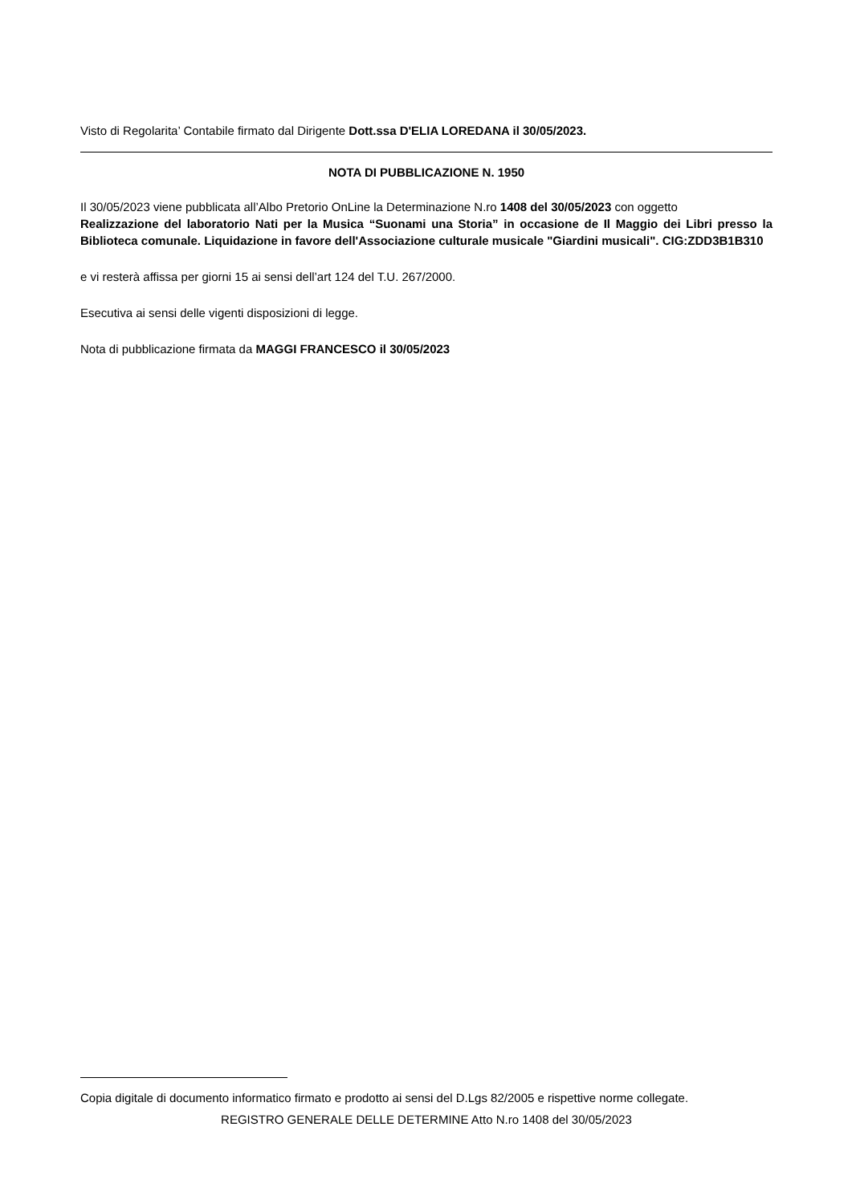Visto di Regolarita’ Contabile firmato dal Dirigente Dott.ssa D'ELIA LOREDANA il 30/05/2023.
NOTA DI PUBBLICAZIONE N. 1950
Il 30/05/2023 viene pubblicata all’Albo Pretorio OnLine la Determinazione N.ro 1408 del 30/05/2023 con oggetto
Realizzazione del laboratorio Nati per la Musica “Suonami una Storia” in occasione de Il Maggio dei Libri presso la Biblioteca comunale. Liquidazione in favore dell'Associazione culturale musicale "Giardini musicali". CIG:ZDD3B1B310
e vi resterà affissa per giorni 15 ai sensi dell’art 124 del T.U. 267/2000.
Esecutiva ai sensi delle vigenti disposizioni di legge.
Nota di pubblicazione firmata da MAGGI FRANCESCO il 30/05/2023
Copia digitale di documento informatico firmato e prodotto ai sensi del D.Lgs 82/2005 e rispettive norme collegate.
REGISTRO GENERALE DELLE DETERMINE Atto N.ro 1408 del 30/05/2023